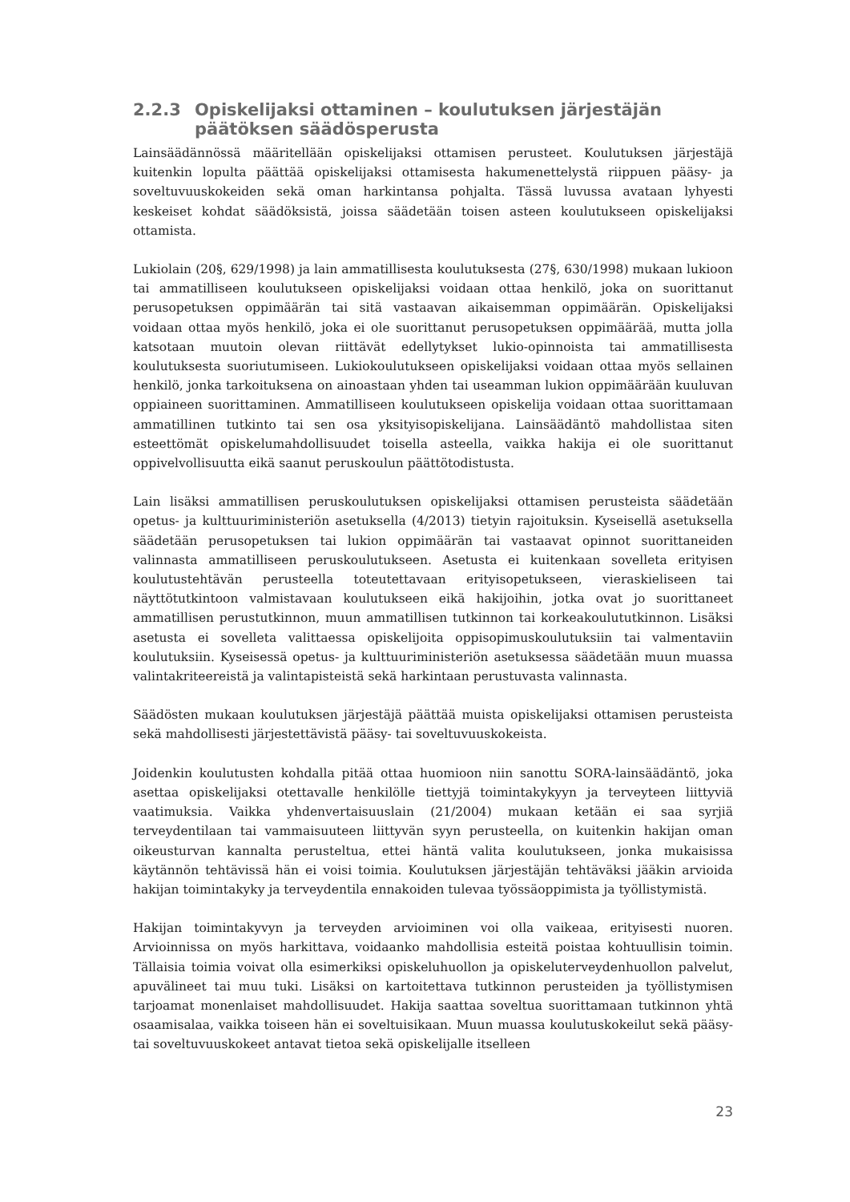2.2.3 Opiskelijaksi ottaminen – koulutuksen järjestäjän päätöksen säädösperusta
Lainsäädännössä määritellään opiskelijaksi ottamisen perusteet. Koulutuksen järjestäjä kuitenkin lopulta päättää opiskelijaksi ottamisesta hakumenettelystä riippuen pääsy- ja soveltuvuuskokeiden sekä oman harkintansa pohjalta. Tässä luvussa avataan lyhyesti keskeiset kohdat säädöksistä, joissa säädetään toisen asteen koulutukseen opiskelijaksi ottamista.
Lukiolain (20§, 629/1998) ja lain ammatillisesta koulutuksesta (27§, 630/1998) mukaan lukioon tai ammatilliseen koulutukseen opiskelijaksi voidaan ottaa henkilö, joka on suorittanut perusopetuksen oppimäärän tai sitä vastaavan aikaisemman oppimäärän. Opiskelijaksi voidaan ottaa myös henkilö, joka ei ole suorittanut perusopetuksen oppimäärää, mutta jolla katsotaan muutoin olevan riittävät edellytykset lukio-opinnoista tai ammatillisesta koulutuksesta suoriutumiseen. Lukiokoulutukseen opiskelijaksi voidaan ottaa myös sellainen henkilö, jonka tarkoituksena on ainoastaan yhden tai useamman lukion oppimäärään kuuluvan oppiaineen suorittaminen. Ammatilliseen koulutukseen opiskelija voidaan ottaa suorittamaan ammatillinen tutkinto tai sen osa yksityisopiskelijana. Lainsäädäntö mahdollistaa siten esteettömät opiskelumahdollisuudet toisella asteella, vaikka hakija ei ole suorittanut oppivelvollisuutta eikä saanut peruskoulun päättötodistusta.
Lain lisäksi ammatillisen peruskoulutuksen opiskelijaksi ottamisen perusteista säädetään opetus- ja kulttuuriministeriön asetuksella (4/2013) tietyin rajoituksin. Kyseisellä asetuksella säädetään perusopetuksen tai lukion oppimäärän tai vastaavat opinnot suorittaneiden valinnasta ammatilliseen peruskoulutukseen. Asetusta ei kuitenkaan sovelleta erityisen koulutustehtävän perusteella toteutettavaan erityisopetukseen, vieraskieliseen tai näyttötutkintoon valmistavaan koulutukseen eikä hakijoihin, jotka ovat jo suorittaneet ammatillisen perustutkinnon, muun ammatillisen tutkinnon tai korkeakoulututkinnon. Lisäksi asetusta ei sovelleta valittaessa opiskelijoita oppisopimuskoulutuksiin tai valmentaviin koulutuksiin. Kyseisessä opetus- ja kulttuuriministeriön asetuksessa säädetään muun muassa valintakriteereistä ja valintapisteistä sekä harkintaan perustuvasta valinnasta.
Säädösten mukaan koulutuksen järjestäjä päättää muista opiskelijaksi ottamisen perusteista sekä mahdollisesti järjestettävistä pääsy- tai soveltuvuuskokeista.
Joidenkin koulutusten kohdalla pitää ottaa huomioon niin sanottu SORA-lainsäädäntö, joka asettaa opiskelijaksi otettavalle henkilölle tiettyjä toimintakykyyn ja terveyteen liittyviä vaatimuksia. Vaikka yhdenvertaisuuslain (21/2004) mukaan ketään ei saa syrjiä terveydentilaan tai vammaisuuteen liittyvän syyn perusteella, on kuitenkin hakijan oman oikeusturvan kannalta perusteltua, ettei häntä valita koulutukseen, jonka mukaisissa käytännön tehtävissä hän ei voisi toimia. Koulutuksen järjestäjän tehtäväksi jääkin arvioida hakijan toimintakyky ja terveydentila ennakoiden tulevaa työssäoppimista ja työllistymistä.
Hakijan toimintakyvyn ja terveyden arvioiminen voi olla vaikeaa, erityisesti nuoren. Arvioinnissa on myös harkittava, voidaanko mahdollisia esteitä poistaa kohtuullisin toimin. Tällaisia toimia voivat olla esimerkiksi opiskeluhuollon ja opiskeluterveydenhuollon palvelut, apuvälineet tai muu tuki. Lisäksi on kartoitettava tutkinnon perusteiden ja työllistymisen tarjoamat monenlaiset mahdollisuudet. Hakija saattaa soveltua suorittamaan tutkinnon yhtä osaamisalaa, vaikka toiseen hän ei soveltuisikaan. Muun muassa koulutuskokeilut sekä pääsy- tai soveltuvuuskokeet antavat tietoa sekä opiskelijalle itselleen
23